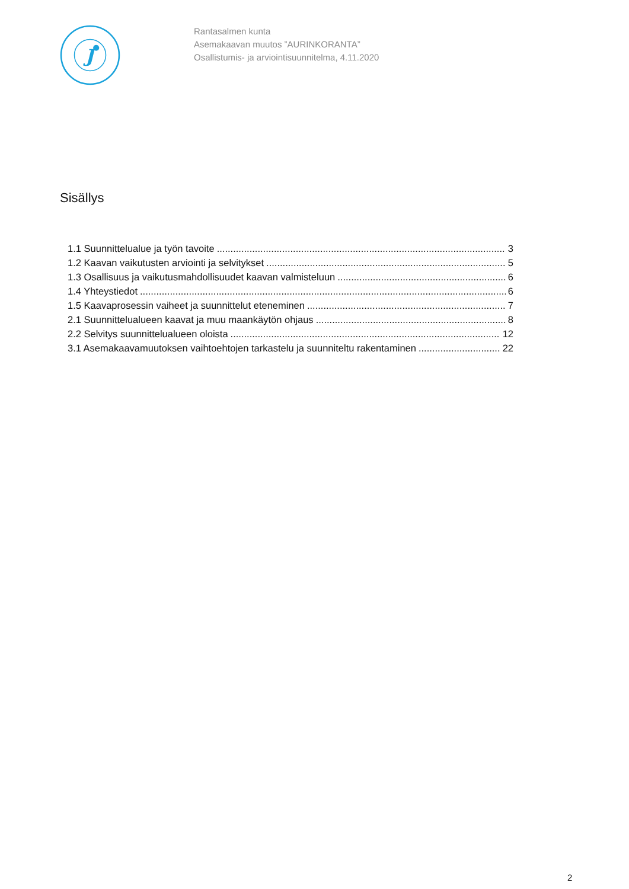J
Rantasalmen kunta
Asemakaavan muutos ”AURINKORANTA”
Osallistumis- ja arviointisuunnitelma, 4.11.2020
Sisällys
1.1 Suunnittelualue ja työn tavoite 3
1.2 Kaavan vaikutusten arviointi ja selvitykset 5
1.3 Osallisuus ja vaikutusmahdollisuudet kaavan valmisteluun 6
1.4 Yhteystiedot 6
1.5 Kaavaprosessin vaiheet ja suunnittelut eteneminen 7
2.1 Suunnittelualueen kaavat ja muu maankäytön ohjaus 8
2.2 Selvitys suunnittelualueen oloista 12
3.1 Asemakaavamuutoksen vaihtoehtojen tarkastelu ja suunniteltu rakentaminen 22
2